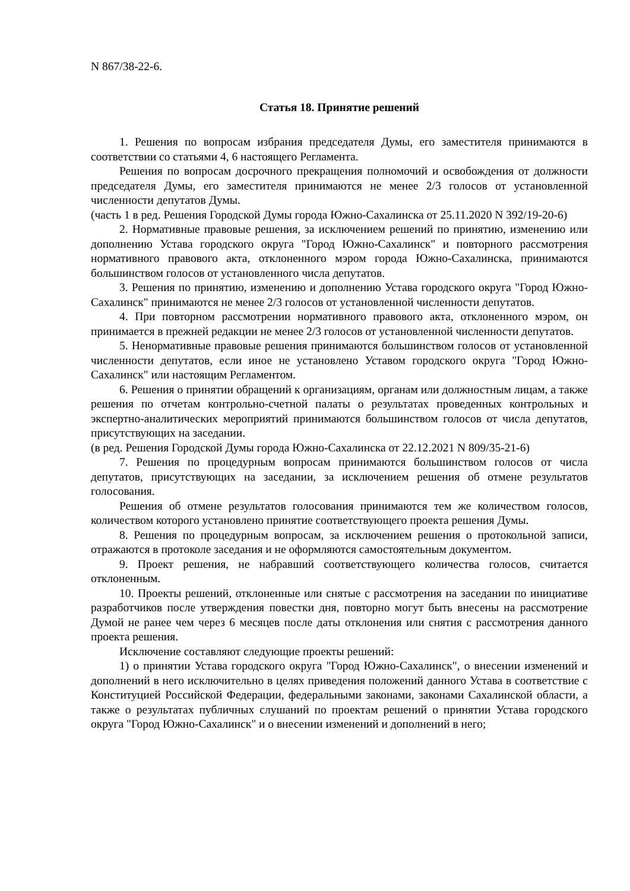N 867/38-22-6.
Статья 18. Принятие решений
1. Решения по вопросам избрания председателя Думы, его заместителя принимаются в соответствии со статьями 4, 6 настоящего Регламента.
Решения по вопросам досрочного прекращения полномочий и освобождения от должности председателя Думы, его заместителя принимаются не менее 2/3 голосов от установленной численности депутатов Думы.
(часть 1 в ред. Решения Городской Думы города Южно-Сахалинска от 25.11.2020 N 392/19-20-6)
2. Нормативные правовые решения, за исключением решений по принятию, изменению или дополнению Устава городского округа "Город Южно-Сахалинск" и повторного рассмотрения нормативного правового акта, отклоненного мэром города Южно-Сахалинска, принимаются большинством голосов от установленного числа депутатов.
3. Решения по принятию, изменению и дополнению Устава городского округа "Город Южно-Сахалинск" принимаются не менее 2/3 голосов от установленной численности депутатов.
4. При повторном рассмотрении нормативного правового акта, отклоненного мэром, он принимается в прежней редакции не менее 2/3 голосов от установленной численности депутатов.
5. Ненормативные правовые решения принимаются большинством голосов от установленной численности депутатов, если иное не установлено Уставом городского округа "Город Южно-Сахалинск" или настоящим Регламентом.
6. Решения о принятии обращений к организациям, органам или должностным лицам, а также решения по отчетам контрольно-счетной палаты о результатах проведенных контрольных и экспертно-аналитических мероприятий принимаются большинством голосов от числа депутатов, присутствующих на заседании.
(в ред. Решения Городской Думы города Южно-Сахалинска от 22.12.2021 N 809/35-21-6)
7. Решения по процедурным вопросам принимаются большинством голосов от числа депутатов, присутствующих на заседании, за исключением решения об отмене результатов голосования.
Решения об отмене результатов голосования принимаются тем же количеством голосов, количеством которого установлено принятие соответствующего проекта решения Думы.
8. Решения по процедурным вопросам, за исключением решения о протокольной записи, отражаются в протоколе заседания и не оформляются самостоятельным документом.
9. Проект решения, не набравший соответствующего количества голосов, считается отклоненным.
10. Проекты решений, отклоненные или снятые с рассмотрения на заседании по инициативе разработчиков после утверждения повестки дня, повторно могут быть внесены на рассмотрение Думой не ранее чем через 6 месяцев после даты отклонения или снятия с рассмотрения данного проекта решения.
Исключение составляют следующие проекты решений:
1) о принятии Устава городского округа "Город Южно-Сахалинск", о внесении изменений и дополнений в него исключительно в целях приведения положений данного Устава в соответствие с Конституцией Российской Федерации, федеральными законами, законами Сахалинской области, а также о результатах публичных слушаний по проектам решений о принятии Устава городского округа "Город Южно-Сахалинск" и о внесении изменений и дополнений в него;